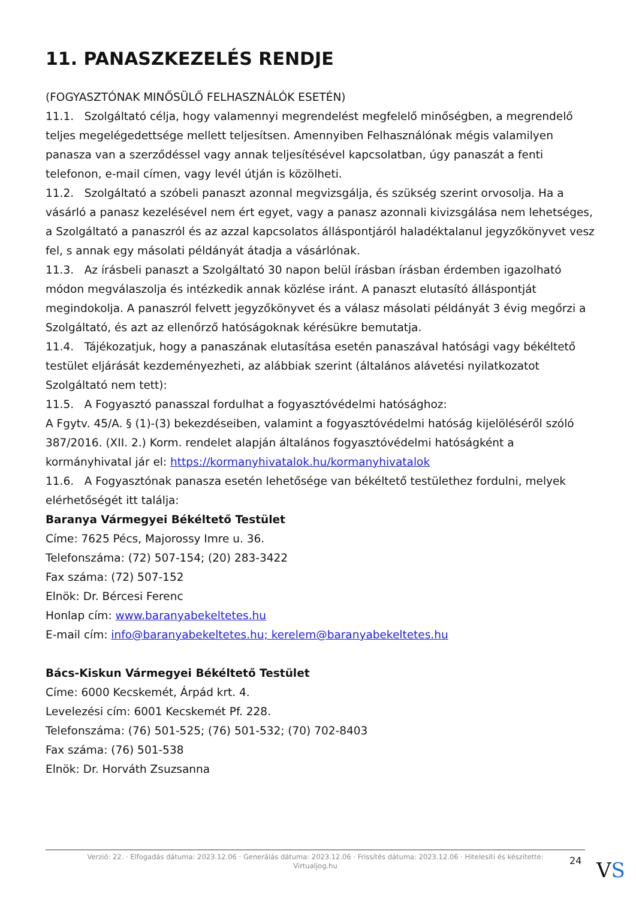11. PANASZKEZELÉS RENDJE
(FOGYASZTÓNAK MINŐSÜLŐ FELHASZNÁLÓK ESETÉN)
11.1. Szolgáltató célja, hogy valamennyi megrendelést megfelelő minőségben, a megrendelő teljes megelégedettsége mellett teljesítsen. Amennyiben Felhasználónak mégis valamilyen panasza van a szerződéssel vagy annak teljesítésével kapcsolatban, úgy panaszát a fenti telefonon, e-mail címen, vagy levél útján is közölheti.
11.2. Szolgáltató a szóbeli panaszt azonnal megvizsgálja, és szükség szerint orvosolja. Ha a vásárló a panasz kezelésével nem ért egyet, vagy a panasz azonnali kivizsgálása nem lehetséges, a Szolgáltató a panaszról és az azzal kapcsolatos álláspontjáról haladéktalanul jegyzőkönyvet vesz fel, s annak egy másolati példányát átadja a vásárlónak.
11.3. Az írásbeli panaszt a Szolgáltató 30 napon belül írásban írásban érdemben igazolható módon megválaszolja és intézkedik annak közlése iránt. A panaszt elutasító álláspontját megindokolja. A panaszról felvett jegyzőkönyvet és a válasz másolati példányát 3 évig megőrzi a Szolgáltató, és azt az ellenőrző hatóságoknak kérésükre bemutatja.
11.4. Tájékozatjuk, hogy a panaszának elutasítása esetén panaszával hatósági vagy békéltető testület eljárását kezdeményezheti, az alábbiak szerint (általános alávetési nyilatkozatot Szolgáltató nem tett):
11.5. A Fogyasztó panasszal fordulhat a fogyasztóvédelmi hatósághoz:
A Fgytv. 45/A. § (1)-(3) bekezdéseiben, valamint a fogyasztóvédelmi hatóság kijelöléséről szóló 387/2016. (XII. 2.) Korm. rendelet alapján általános fogyasztóvédelmi hatóságként a kormányhivatal jár el: https://kormanyhivatalok.hu/kormanyhivatalok
11.6. A Fogyasztónak panasza esetén lehetősége van békéltető testülethez fordulni, melyek elérhetőségét itt találja:
Baranya Vármegyei Békéltető Testület
Címe: 7625 Pécs, Majorossy Imre u. 36.
Telefonszáma: (72) 507-154; (20) 283-3422
Fax száma: (72) 507-152
Elnök: Dr. Bércesi Ferenc
Honlap cím: www.baranyabekeltetes.hu
E-mail cím: info@baranyabekeltetes.hu; kerelem@baranyabekeltetes.hu
Bács-Kiskun Vármegyei Békéltető Testület
Címe: 6000 Kecskemét, Árpád krt. 4.
Levelezési cím: 6001 Kecskemét Pf. 228.
Telefonszáma: (76) 501-525; (76) 501-532; (70) 702-8403
Fax száma: (76) 501-538
Elnök: Dr. Horváth Zsuzsanna
Verzió: 22. · Elfogadás dátuma: 2023.12.06 · Generálás dátuma: 2023.12.06 · Frissítés dátuma: 2023.12.06 · Hitelesíti és készítette:
Virtualjog.hu
24 VS